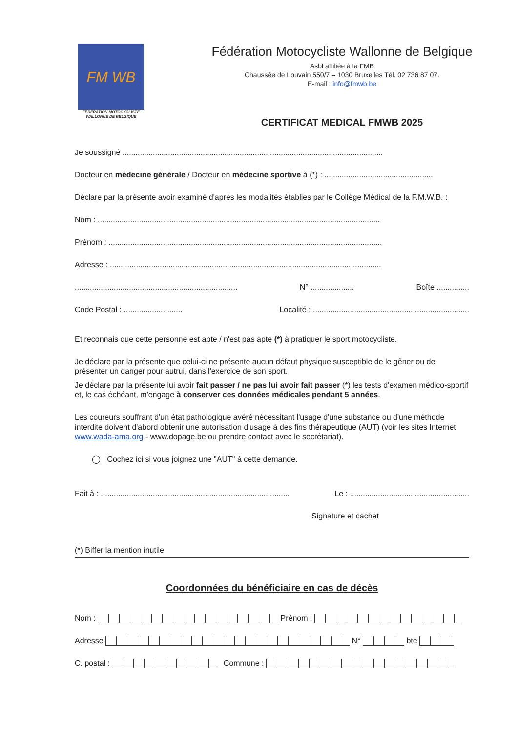FM WB
FEDERATION MOTOCYCLISTE
WALLONNE DE BELGIQUE
Fédération Motocycliste Wallonne de Belgique
Asbl affiliée à la FMB
Chaussée de Louvain 550/7 – 1030 Bruxelles Tél. 02 736 87 07.
E-mail : info@fmwb.be
CERTIFICAT MEDICAL FMWB 2025
Je soussigné ........................................................................................................................
Docteur en médecine générale / Docteur en médecine sportive à (*) : ..................................................
Déclare par la présente avoir examiné d'après les modalités établies par le Collège Médical de la F.M.W.B. :
Nom : ..................................................................................................................................
Prénom : ..............................................................................................................................
Adresse : .............................................................................................................................
........................................................................... N° .................... Boîte ...............
Code Postal : ........................... Localité : ........................................................................
Et reconnais que cette personne est apte / n'est pas apte (*) à pratiquer le sport motocycliste.
Je déclare par la présente que celui-ci ne présente aucun défaut physique susceptible de le gêner ou de présenter un danger pour autrui, dans l'exercice de son sport.
Je déclare par la présente lui avoir fait passer / ne pas lui avoir fait passer (*) les tests d'examen médico-sportif et, le cas échéant, m'engage à conserver ces données médicales pendant 5 années.
Les coureurs souffrant d'un état pathologique avéré nécessitant l'usage d'une substance ou d'une méthode interdite doivent d'abord obtenir une autorisation d'usage à des fins thérapeutique (AUT) (voir les sites Internet www.wada-ama.org - www.dopage.be ou prendre contact avec le secrétariat).
◯ Cochez ici si vous joignez une "AUT" à cette demande.
Fait à : ....................................................................................... Le : .......................................................
Signature et cachet
(*) Biffer la mention inutile
Coordonnées du bénéficiaire en cas de décès
Nom : Prénom :
Adresse N° bte
C. postal : Commune :